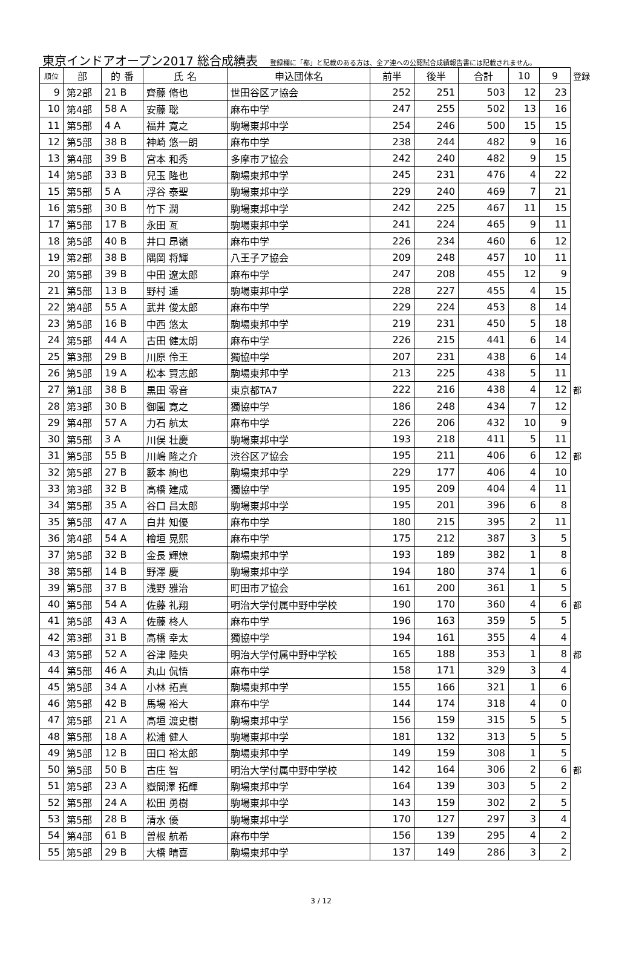東京インドアオープン2017 総合成績表 登録欄に「都」と記載のある方は、全ア連への公認試合成績報告書には記載されません。
| 順位 | 部 | 的 番 | 氏 名 | 申込団体名 | 前半 | 後半 | 合計 | 10 | 9 | 登録 |
| 9 | 第2部 | 21 B | 齊藤 脩也 | 世田谷区ア協会 | 252 | 251 | 503 | 12 | 23 | |
| 10 | 第4部 | 58 A | 安藤 聡 | 麻布中学 | 247 | 255 | 502 | 13 | 16 | |
| 11 | 第5部 | 4 A | 福井 寛之 | 駒場東邦中学 | 254 | 246 | 500 | 15 | 15 | |
| 12 | 第5部 | 38 B | 神崎 悠一朗 | 麻布中学 | 238 | 244 | 482 | 9 | 16 | |
| 13 | 第4部 | 39 B | 宮本 和秀 | 多摩市ア協会 | 242 | 240 | 482 | 9 | 15 | |
| 14 | 第5部 | 33 B | 兒玉 隆也 | 駒場東邦中学 | 245 | 231 | 476 | 4 | 22 | |
| 15 | 第5部 | 5 A | 浮谷 泰聖 | 駒場東邦中学 | 229 | 240 | 469 | 7 | 21 | |
| 16 | 第5部 | 30 B | 竹下 潤 | 駒場東邦中学 | 242 | 225 | 467 | 11 | 15 | |
| 17 | 第5部 | 17 B | 永田 亙 | 駒場東邦中学 | 241 | 224 | 465 | 9 | 11 | |
| 18 | 第5部 | 40 B | 井口 昂嶺 | 麻布中学 | 226 | 234 | 460 | 6 | 12 | |
| 19 | 第2部 | 38 B | 隅岡 将輝 | 八王子ア協会 | 209 | 248 | 457 | 10 | 11 | |
| 20 | 第5部 | 39 B | 中田 遼太郎 | 麻布中学 | 247 | 208 | 455 | 12 | 9 | |
| 21 | 第5部 | 13 B | 野村 遥 | 駒場東邦中学 | 228 | 227 | 455 | 4 | 15 | |
| 22 | 第4部 | 55 A | 武井 俊太郎 | 麻布中学 | 229 | 224 | 453 | 8 | 14 | |
| 23 | 第5部 | 16 B | 中西 悠太 | 駒場東邦中学 | 219 | 231 | 450 | 5 | 18 | |
| 24 | 第5部 | 44 A | 古田 健太朗 | 麻布中学 | 226 | 215 | 441 | 6 | 14 | |
| 25 | 第3部 | 29 B | 川原 伶王 | 獨協中学 | 207 | 231 | 438 | 6 | 14 | |
| 26 | 第5部 | 19 A | 松本 賢志郎 | 駒場東邦中学 | 213 | 225 | 438 | 5 | 11 | |
| 27 | 第1部 | 38 B | 黒田 零音 | 東京都TA7 | 222 | 216 | 438 | 4 | 12 | 都 |
| 28 | 第3部 | 30 B | 御園 寛之 | 獨協中学 | 186 | 248 | 434 | 7 | 12 | |
| 29 | 第4部 | 57 A | 力石 航太 | 麻布中学 | 226 | 206 | 432 | 10 | 9 | |
| 30 | 第5部 | 3 A | 川俣 壮慶 | 駒場東邦中学 | 193 | 218 | 411 | 5 | 11 | |
| 31 | 第5部 | 55 B | 川嶋 隆之介 | 渋谷区ア協会 | 195 | 211 | 406 | 6 | 12 | 都 |
| 32 | 第5部 | 27 B | 籔本 絢也 | 駒場東邦中学 | 229 | 177 | 406 | 4 | 10 | |
| 33 | 第3部 | 32 B | 高橋 建成 | 獨協中学 | 195 | 209 | 404 | 4 | 11 | |
| 34 | 第5部 | 35 A | 谷口 昌太郎 | 駒場東邦中学 | 195 | 201 | 396 | 6 | 8 | |
| 35 | 第5部 | 47 A | 白井 知優 | 麻布中学 | 180 | 215 | 395 | 2 | 11 | |
| 36 | 第4部 | 54 A | 檜垣 晃熙 | 麻布中学 | 175 | 212 | 387 | 3 | 5 | |
| 37 | 第5部 | 32 B | 金長 輝燎 | 駒場東邦中学 | 193 | 189 | 382 | 1 | 8 | |
| 38 | 第5部 | 14 B | 野澤 慶 | 駒場東邦中学 | 194 | 180 | 374 | 1 | 6 | |
| 39 | 第5部 | 37 B | 浅野 雅治 | 町田市ア協会 | 161 | 200 | 361 | 1 | 5 | |
| 40 | 第5部 | 54 A | 佐藤 礼翔 | 明治大学付属中野中学校 | 190 | 170 | 360 | 4 | 6 | 都 |
| 41 | 第5部 | 43 A | 佐藤 柊人 | 麻布中学 | 196 | 163 | 359 | 5 | 5 | |
| 42 | 第3部 | 31 B | 高橋 幸太 | 獨協中学 | 194 | 161 | 355 | 4 | 4 | |
| 43 | 第5部 | 52 A | 谷津 陸央 | 明治大学付属中野中学校 | 165 | 188 | 353 | 1 | 8 | 都 |
| 44 | 第5部 | 46 A | 丸山 侃悟 | 麻布中学 | 158 | 171 | 329 | 3 | 4 | |
| 45 | 第5部 | 34 A | 小林 拓真 | 駒場東邦中学 | 155 | 166 | 321 | 1 | 6 | |
| 46 | 第5部 | 42 B | 馬場 裕大 | 麻布中学 | 144 | 174 | 318 | 4 | 0 | |
| 47 | 第5部 | 21 A | 高垣 渡史樹 | 駒場東邦中学 | 156 | 159 | 315 | 5 | 5 | |
| 48 | 第5部 | 18 A | 松浦 健人 | 駒場東邦中学 | 181 | 132 | 313 | 5 | 5 | |
| 49 | 第5部 | 12 B | 田口 裕太郎 | 駒場東邦中学 | 149 | 159 | 308 | 1 | 5 | |
| 50 | 第5部 | 50 B | 古庄 智 | 明治大学付属中野中学校 | 142 | 164 | 306 | 2 | 6 | 都 |
| 51 | 第5部 | 23 A | 嶽間澤 拓輝 | 駒場東邦中学 | 164 | 139 | 303 | 5 | 2 | |
| 52 | 第5部 | 24 A | 松田 勇樹 | 駒場東邦中学 | 143 | 159 | 302 | 2 | 5 | |
| 53 | 第5部 | 28 B | 清水 優 | 駒場東邦中学 | 170 | 127 | 297 | 3 | 4 | |
| 54 | 第4部 | 61 B | 曽根 航希 | 麻布中学 | 156 | 139 | 295 | 4 | 2 | |
| 55 | 第5部 | 29 B | 大橋 晴喜 | 駒場東邦中学 | 137 | 149 | 286 | 3 | 2 | |
3 / 12